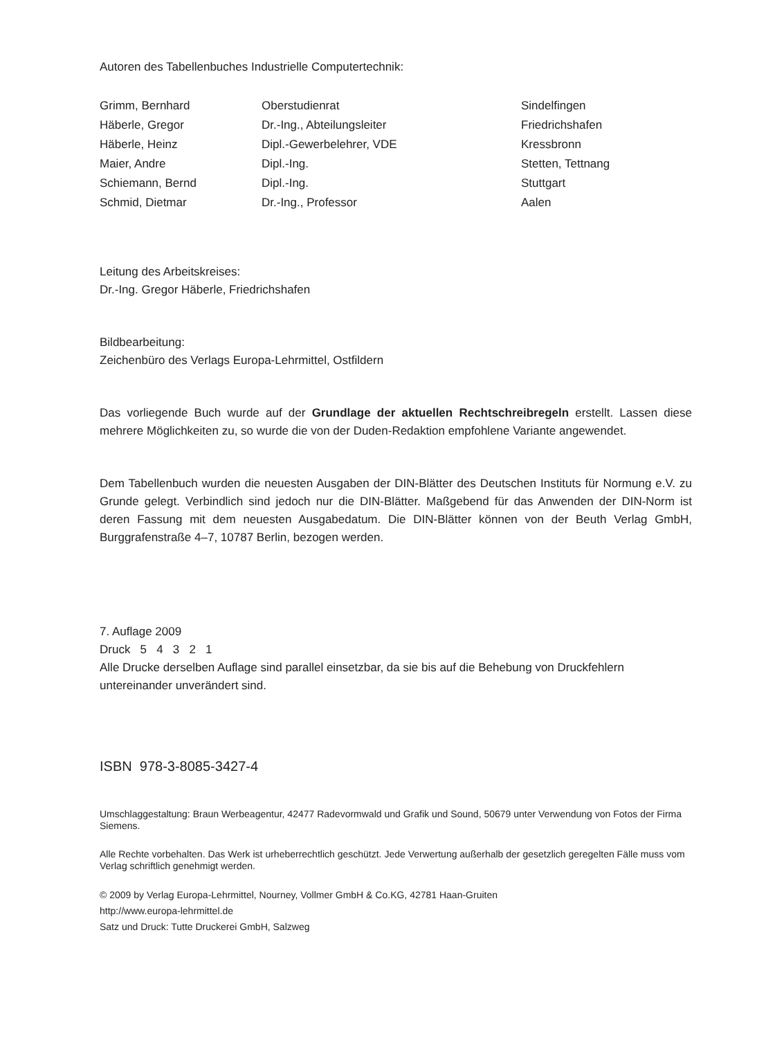Autoren des Tabellenbuches Industrielle Computertechnik:
| Grimm, Bernhard | Oberstudienrat | Sindelfingen |
| Häberle, Gregor | Dr.-Ing., Abteilungsleiter | Friedrichshafen |
| Häberle, Heinz | Dipl.-Gewerbelehrer, VDE | Kressbronn |
| Maier, Andre | Dipl.-Ing. | Stetten, Tettnang |
| Schiemann, Bernd | Dipl.-Ing. | Stuttgart |
| Schmid, Dietmar | Dr.-Ing., Professor | Aalen |
Leitung des Arbeitskreises:
Dr.-Ing. Gregor Häberle, Friedrichshafen
Bildbearbeitung:
Zeichenbüro des Verlags Europa-Lehrmittel, Ostfildern
Das vorliegende Buch wurde auf der Grundlage der aktuellen Rechtschreibregeln erstellt. Lassen diese mehrere Möglichkeiten zu, so wurde die von der Duden-Redaktion empfohlene Variante angewendet.
Dem Tabellenbuch wurden die neuesten Ausgaben der DIN-Blätter des Deutschen Instituts für Normung e.V. zu Grunde gelegt. Verbindlich sind jedoch nur die DIN-Blätter. Maßgebend für das Anwenden der DIN-Norm ist deren Fassung mit dem neuesten Ausgabedatum. Die DIN-Blätter können von der Beuth Verlag GmbH, Burggrafenstraße 4–7, 10787 Berlin, bezogen werden.
7. Auflage 2009
Druck 5 4 3 2 1
Alle Drucke derselben Auflage sind parallel einsetzbar, da sie bis auf die Behebung von Druckfehlern untereinander unverändert sind.
ISBN 978-3-8085-3427-4
Umschlaggestaltung: Braun Werbeagentur, 42477 Radevormwald und Grafik und Sound, 50679 unter Verwendung von Fotos der Firma Siemens.
Alle Rechte vorbehalten. Das Werk ist urheberrechtlich geschützt. Jede Verwertung außerhalb der gesetzlich geregelten Fälle muss vom Verlag schriftlich genehmigt werden.
© 2009 by Verlag Europa-Lehrmittel, Nourney, Vollmer GmbH & Co.KG, 42781 Haan-Gruiten
http://www.europa-lehrmittel.de
Satz und Druck: Tutte Druckerei GmbH, Salzweg